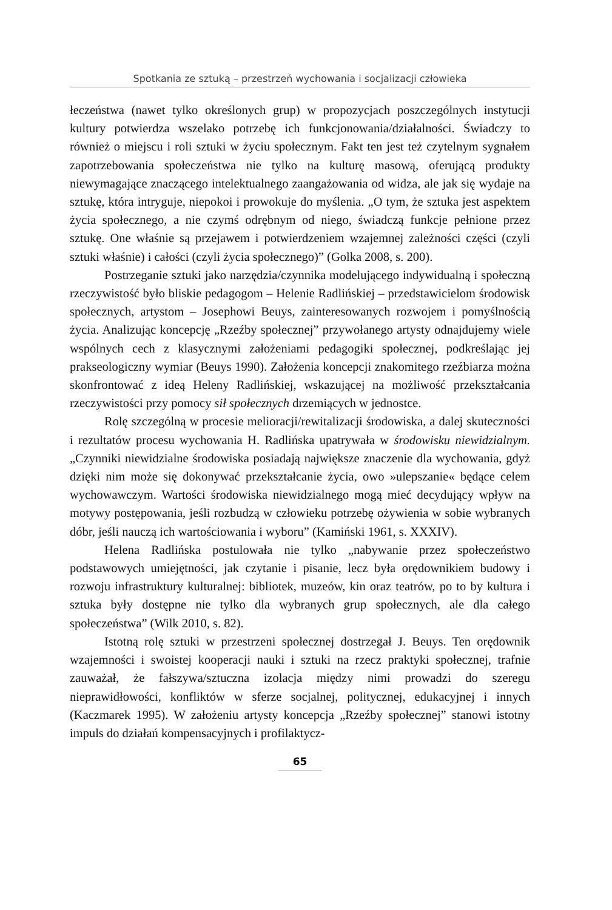Spotkania ze sztuką – przestrzeń wychowania i socjalizacji człowieka
łeczeństwa (nawet tylko określonych grup) w propozycjach poszczególnych instytucji kultury potwierdza wszelako potrzebę ich funkcjonowania/działalności. Świadczy to również o miejscu i roli sztuki w życiu społecznym. Fakt ten jest też czytelnym sygnałem zapotrzebowania społeczeństwa nie tylko na kulturę masową, oferującą produkty niewymagające znaczącego intelektualnego zaangażowania od widza, ale jak się wydaje na sztukę, która intryguje, niepokoi i prowokuje do myślenia. „O tym, że sztuka jest aspektem życia społecznego, a nie czymś odrębnym od niego, świadczą funkcje pełnione przez sztukę. One właśnie są przejawem i potwierdzeniem wzajemnej zależności części (czyli sztuki właśnie) i całości (czyli życia społecznego)” (Golka 2008, s. 200).
Postrzeganie sztuki jako narzędzia/czynnika modelującego indywidualną i społeczną rzeczywistość było bliskie pedagogom – Helenie Radlińskiej – przedstawicielom środowisk społecznych, artystom – Josephowi Beuys, zainteresowanych rozwojem i pomyślnością życia. Analizując koncepcję „Rzeźby społecznej” przywołanego artysty odnajdujemy wiele wspólnych cech z klasycznymi założeniami pedagogiki społecznej, podkreślając jej prakseologiczny wymiar (Beuys 1990). Założenia koncepcji znakomitego rzeźbiarza można skonfrontować z ideą Heleny Radlińskiej, wskazującej na możliwość przekształcania rzeczywistości przy pomocy sił społecznych drzemiących w jednostce.
Rolę szczególną w procesie melioracji/rewitalizacji środowiska, a dalej skuteczności i rezultatów procesu wychowania H. Radlińska upatrywała w środowisku niewidzialnym. „Czynniki niewidzialne środowiska posiadają największe znaczenie dla wychowania, gdyż dzięki nim może się dokonywać przekształcanie życia, owo »ulepszanie« będące celem wychowawczym. Wartości środowiska niewidzialnego mogą mieć decydujący wpływ na motywy postępowania, jeśli rozbudzą w człowieku potrzebę ożywienia w sobie wybranych dóbr, jeśli nauczą ich wartościowania i wyboru” (Kamiński 1961, s. XXXIV).
Helena Radlińska postulowała nie tylko „nabywanie przez społeczeństwo podstawowych umiejętności, jak czytanie i pisanie, lecz była orędownikiem budowy i rozwoju infrastruktury kulturalnej: bibliotek, muzeów, kin oraz teatrów, po to by kultura i sztuka były dostępne nie tylko dla wybranych grup społecznych, ale dla całego społeczeństwa” (Wilk 2010, s. 82).
Istotną rolę sztuki w przestrzeni społecznej dostrzegał J. Beuys. Ten orędownik wzajemności i swoistej kooperacji nauki i sztuki na rzecz praktyki społecznej, trafnie zauważał, że fałszywa/sztuczna izolacja między nimi prowadzi do szeregu nieprawidłowości, konfliktów w sferze socjalnej, politycznej, edukacyjnej i innych (Kaczmarek 1995). W założeniu artysty koncepcja „Rzeźby społecznej” stanowi istotny impuls do działań kompensacyjnych i profilaktycz-
65